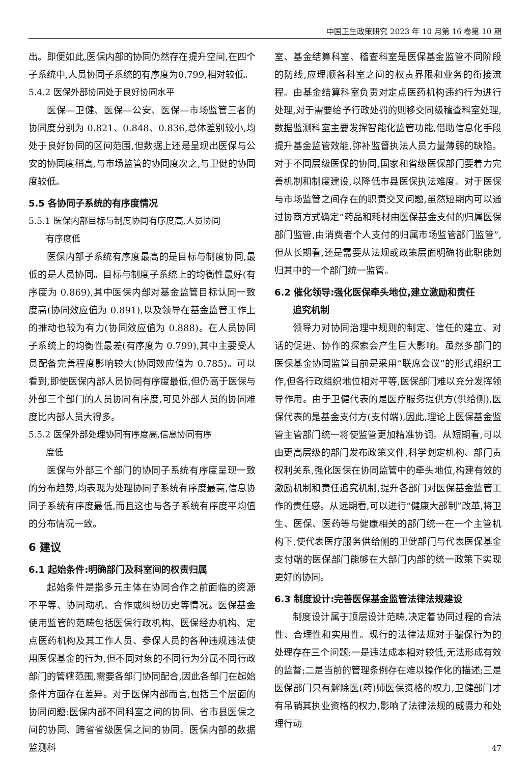中国卫生政策研究 2023 年 10 月第 16 卷第 10 期
出。即便如此,医保内部的协同仍然存在提升空间,在四个子系统中,人员协同子系统的有序度为0.799,相对较低。
5.4.2 医保外部协同处于良好协同水平
医保—卫健、医保—公安、医保—市场监管三者的协同度分别为 0.821、0.848、0.836,总体差别较小,均处于良好协同的区间范围,但数据上还是呈现出医保与公安的协同度稍高,与市场监管的协同度次之,与卫健的协同度较低。
5.5 各协同子系统的有序度情况
5.5.1 医保内部目标与制度协同有序度高,人员协同
  有序度低
医保内部子系统有序度最高的是目标与制度协同,最低的是人员协同。目标与制度子系统上的均衡性最好(有序度为 0.869),其中医保内部对基金监管目标认同一致度高(协同效应值为 0.891),以及领导在基金监管工作上的推动也较为有力(协同效应值为 0.888)。在人员协同子系统上的均衡性最差(有序度为 0.799),其中主要受人员配备完善程度影响较大(协同效应值为 0.785)。可以看到,即使医保内部人员协同有序度最低,但仍高于医保与外部三个部门的人员协同有序度,可见外部人员的协同难度比内部人员大得多。
5.5.2 医保外部处理协同有序度高,信息协同有序
  度低
医保与外部三个部门的协同子系统有序度呈现一致的分布趋势,均表现为处理协同子系统有序度最高,信息协同子系统有序度最低,而且这也与各子系统有序度平均值的分布情况一致。
6 建议
6.1 起始条件:明确部门及科室间的权责归属
起始条件是指多元主体在协同合作之前面临的资源不平等、协同动机、合作或纠纷历史等情况。医保基金使用监管的范畴包括医保行政机构、医保经办机构、定点医药机构及其工作人员、参保人员的各种违规违法使用医保基金的行为,但不同对象的不同行为分属不同行政部门的管辖范围,需要各部门协同配合,因此各部门在起始条件方面存在差异。对于医保内部而言,包括三个层面的协同问题:医保内部不同科室之间的协同、省市县医保之间的协同、跨省省级医保之间的协同。医保内部的数据监测科
室、基金结算科室、稽查科室是医保基金监管不同阶段的防线,应理顺各科室之间的权责界限和业务的衔接流程。由基金结算科室负责对定点医药机构违约行为进行处理,对于需要给予行政处罚的则移交同级稽查科室处理,数据监测科室主要发挥智能化监管功能,借助信息化手段提升基金监管效能,弥补监督执法人员力量薄弱的缺陷。对于不同层级医保的协同,国家和省级医保部门要着力完善机制和制度建设,以降低市县医保执法难度。对于医保与市场监管之间存在的职责交叉问题,虽然短期内可以通过协商方式确定“药品和耗材由医保基金支付的归属医保部门监管,由消费者个人支付的归属市场监管部门监管”,但从长期看,还是需要从法规或政策层面明确将此职能划归其中的一个部门统一监管。
6.2 催化领导:强化医保牵头地位,建立激励和责任
  追究机制
领导力对协同治理中规则的制定、信任的建立、对话的促进、协作的探索会产生巨大影响。虽然多部门的医保基金协同监管目前是采用“联席会议”的形式组织工作,但各行政组织地位相对平等,医保部门难以充分发挥领导作用。由于卫健代表的是医疗服务提供方(供给侧),医保代表的是基金支付方(支付端),因此,理论上医保基金监管主管部门统一将使监管更加精准协调。从短期看,可以由更高层级的部门发布政策文件,科学划定机构、部门责权利关系,强化医保在协同监管中的牵头地位,构建有效的激励机制和责任追究机制,提升各部门对医保基金监管工作的责任感。从远期看,可以进行“健康大部制”改革,将卫生、医保、医药等与健康相关的部门统一在一个主管机构下,使代表医疗服务供给侧的卫健部门与代表医保基金支付端的医保部门能够在大部门内部的统一政策下实现更好的协同。
6.3 制度设计:完善医保基金监管法律法规建设
制度设计属于顶层设计范畴,决定着协同过程的合法性、合理性和实用性。现行的法律法规对于骗保行为的处理存在三个问题:一是违法成本相对较低,无法形成有效的监督;二是当前的管理条例存在难以操作化的描述;三是医保部门只有解除医(药)师医保资格的权力,卫健部门才有吊销其执业资格的权力,影响了法律法规的威慑力和处理行动
47